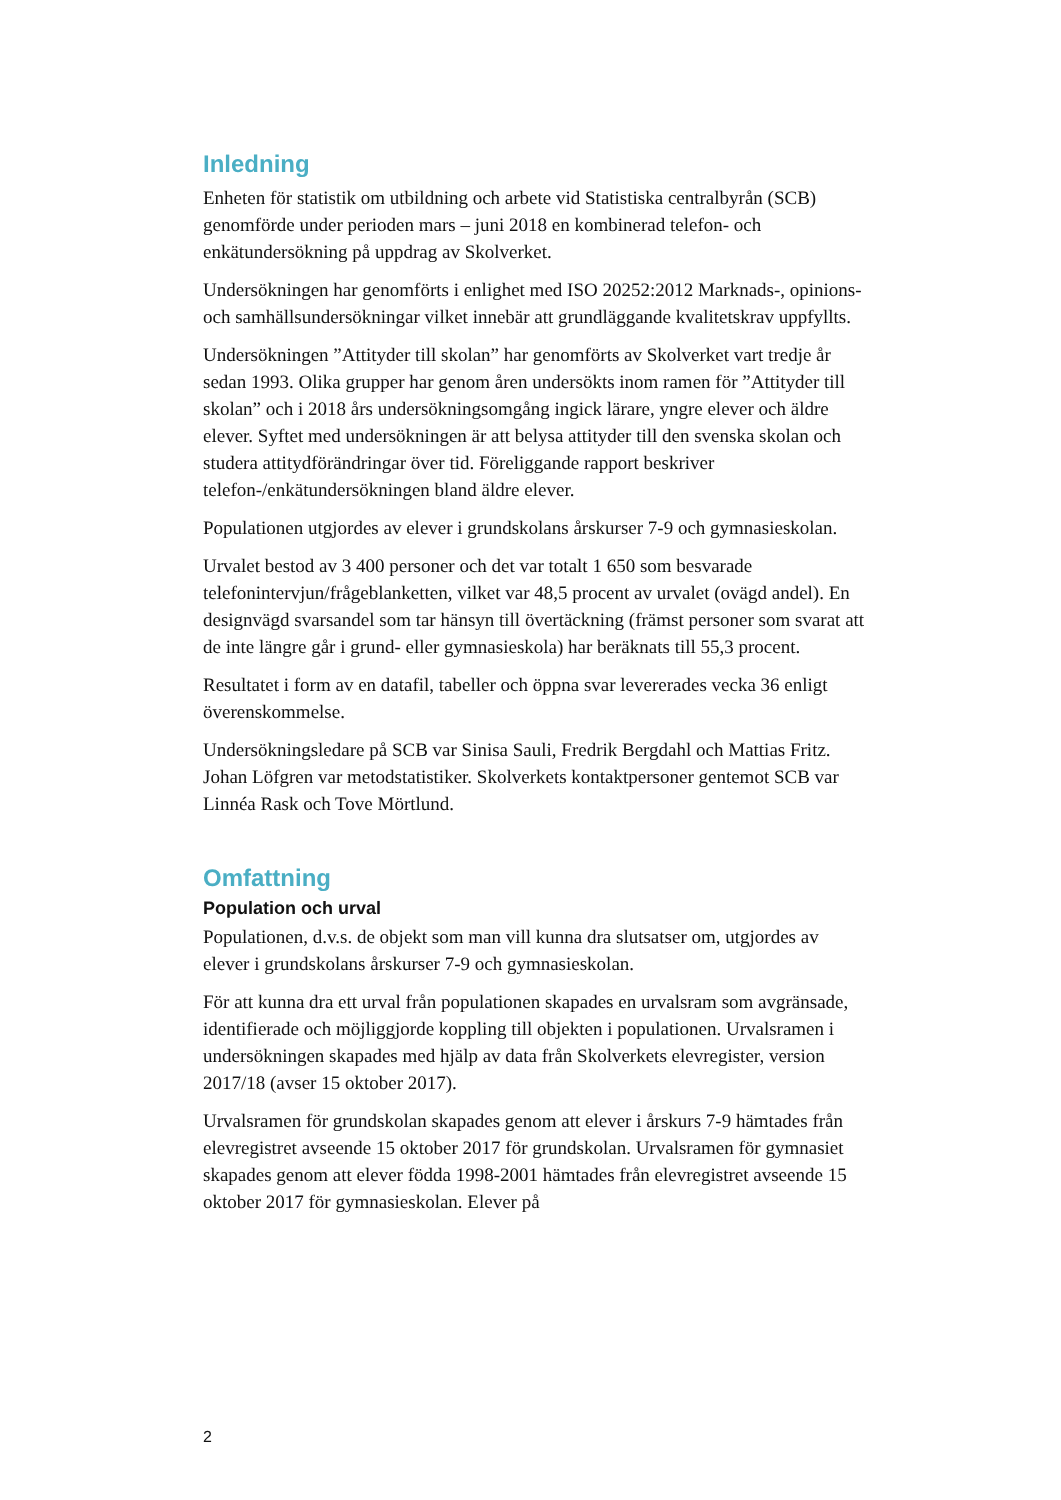Inledning
Enheten för statistik om utbildning och arbete vid Statistiska centralbyrån (SCB) genomförde under perioden mars – juni 2018 en kombinerad telefon- och enkätundersökning på uppdrag av Skolverket.
Undersökningen har genomförts i enlighet med ISO 20252:2012 Marknads-, opinions- och samhällsundersökningar vilket innebär att grundläggande kvalitetskrav uppfyllts.
Undersökningen ”Attityder till skolan” har genomförts av Skolverket vart tredje år sedan 1993. Olika grupper har genom åren undersökts inom ramen för ”Attityder till skolan” och i 2018 års undersökningsomgång ingick lärare, yngre elever och äldre elever. Syftet med undersökningen är att belysa attityder till den svenska skolan och studera attitydförändringar över tid. Föreliggande rapport beskriver telefon-/enkätundersökningen bland äldre elever.
Populationen utgjordes av elever i grundskolans årskurser 7-9 och gymnasieskolan.
Urvalet bestod av 3 400 personer och det var totalt 1 650 som besvarade telefonintervjun/frågeblanketten, vilket var 48,5 procent av urvalet (ovägd andel). En designvägd svarsandel som tar hänsyn till övertäckning (främst personer som svarat att de inte längre går i grund- eller gymnasieskola) har beräknats till 55,3 procent.
Resultatet i form av en datafil, tabeller och öppna svar levererades vecka 36 enligt överenskommelse.
Undersökningsledare på SCB var Sinisa Sauli, Fredrik Bergdahl och Mattias Fritz. Johan Löfgren var metodstatistiker. Skolverkets kontaktpersoner gentemot SCB var Linnéa Rask och Tove Mörtlund.
Omfattning
Population och urval
Populationen, d.v.s. de objekt som man vill kunna dra slutsatser om, utgjordes av elever i grundskolans årskurser 7-9 och gymnasieskolan.
För att kunna dra ett urval från populationen skapades en urvalsram som avgränsade, identifierade och möjliggjorde koppling till objekten i populationen. Urvalsramen i undersökningen skapades med hjälp av data från Skolverkets elevregister, version 2017/18 (avser 15 oktober 2017).
Urvalsramen för grundskolan skapades genom att elever i årskurs 7-9 hämtades från elevregistret avseende 15 oktober 2017 för grundskolan. Urvalsramen för gymnasiet skapades genom att elever födda 1998-2001 hämtades från elevregistret avseende 15 oktober 2017 för gymnasieskolan. Elever på
2